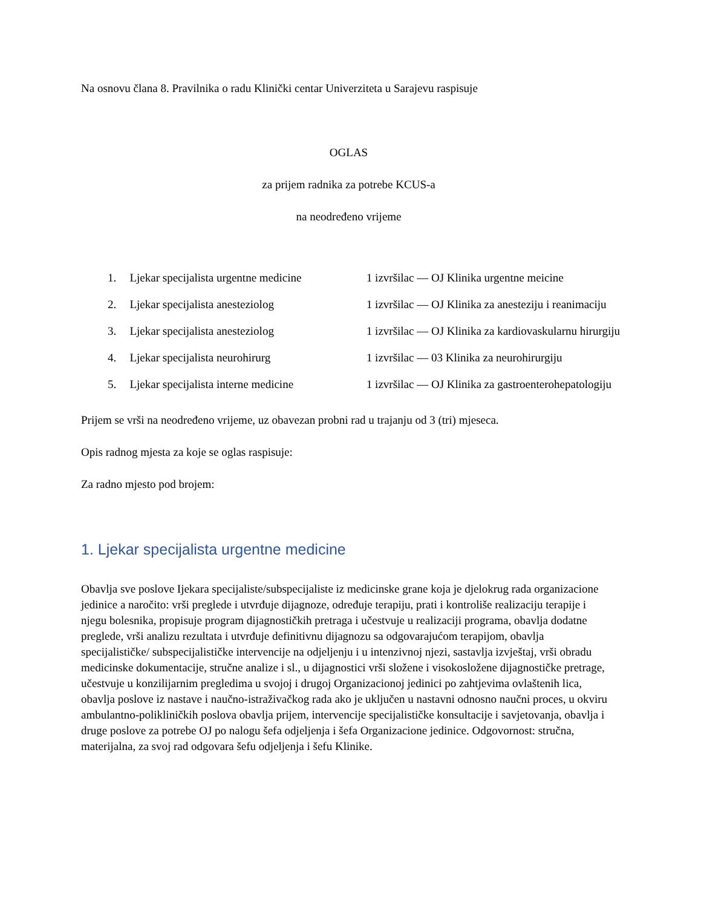Na osnovu člana 8. Pravilnika o radu Klinički centar Univerziteta u Sarajevu raspisuje
OGLAS
za prijem radnika za potrebe KCUS-a
na neodređeno vrijeme
| 1. | Ljekar specijalista urgentne medicine | 1 izvršilac — OJ Klinika urgentne meicine |
| 2. | Ljekar specijalista anesteziolog | 1 izvršilac — OJ Klinika za anesteziju i reanimaciju |
| 3. | Ljekar specijalista anesteziolog | 1 izvršilac — OJ Klinika za kardiovaskularnu hirurgiju |
| 4. | Ljekar specijalista neurohirurg | 1 izvršilac — 03 Klinika za neurohirurgiju |
| 5. | Ljekar specijalista interne medicine | 1 izvršilac — OJ Klinika za gastroenterohepatologiju |
Prijem se vrši na neodređeno vrijeme, uz obavezan probni rad u trajanju od 3 (tri) mjeseca.
Opis radnog mjesta za koje se oglas raspisuje:
Za radno mjesto pod brojem:
1. Ljekar specijalista urgentne medicine
Obavlja sve poslove Ijekara specijaliste/subspecijaliste iz medicinske grane koja je djelokrug rada organizacione jedinice a naročito: vrši preglede i utvrđuje dijagnoze, određuje terapiju, prati i kontroliše realizaciju terapije i njegu bolesnika, propisuje program dijagnostičkih pretraga i učestvuje u realizaciji programa, obavlja dodatne preglede, vrši analizu rezultata i utvrđuje definitivnu dijagnozu sa odgovarajućom terapijom, obavlja specijalističke/ subspecijalističke intervencije na odjeljenju i u intenzivnoj njezi, sastavlja izvještaj, vrši obradu medicinske dokumentacije, stručne analize i sl., u dijagnostici vrši složene i visokosložene dijagnostičke pretrage, učestvuje u konzilijarnim pregledima u svojoj i drugoj Organizacionoj jedinici po zahtjevima ovlaštenih lica, obavlja poslove iz nastave i naučno-istraživačkog rada ako je uključen u nastavni odnosno naučni proces, u okviru ambulantno-polikliničkih poslova obavlja prijem, intervencije specijalističke konsultacije i savjetovanja, obavlja i druge poslove za potrebe OJ po nalogu šefa odjeljenja i šefa Organizacione jedinice. Odgovornost: stručna, materijalna, za svoj rad odgovara šefu odjeljenja i šefu Klinike.